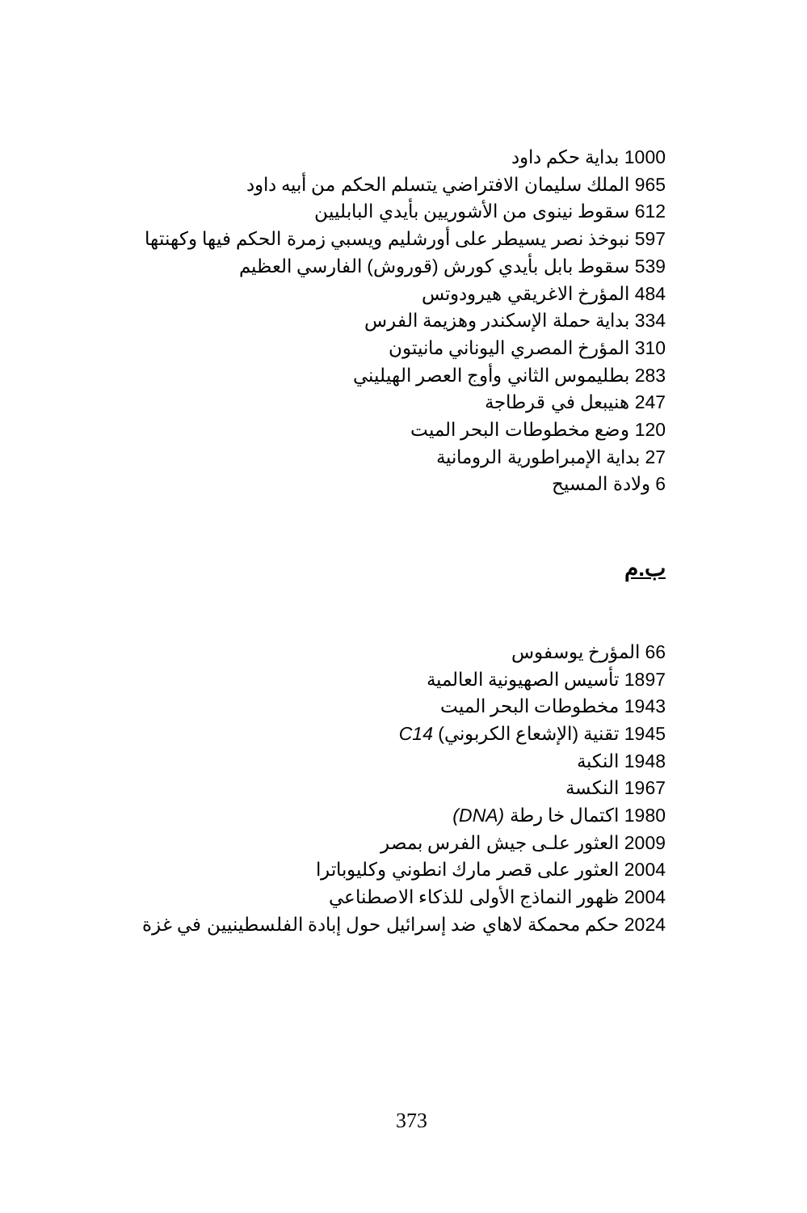1000 بداية حكم داود
965 الملك سليمان الافتراضي يتسلم الحكم من أبيه داود
612 سقوط نينوى من الأشوريين بأيدي البابليين
597 نبوخذ نصر يسيطر على أورشليم ويسبي زمرة الحكم فيها وكهنتها
539 سقوط بابل بأيدي كورش (قوروش) الفارسي العظيم
484 المؤرخ الاغريقي هيرودوتس
334 بداية حملة الإسكندر وهزيمة الفرس
310 المؤرخ المصري اليوناني مانيتون
283 بطليموس الثاني وأوج العصر الهيليني
247 هنيبعل في قرطاجة
120 وضع مخطوطات البحر الميت
27 بداية الإمبراطورية الرومانية
6 ولادة المسيح
ب.م
66 المؤرخ يوسفوس
1897 تأسيس الصهيونية العالمية
1943 مخطوطات البحر الميت
1945 تقنية (الإشعاع الكربوني) C14
1948 النكبة
1967 النكسة
1980 اكتمال خا رطة (DNA)
2009 العثور علـى جيش الفرس بمصر
2004 العثور على قصر مارك انطوني وكليوباترا
2004 ظهور النماذج الأولى للذكاء الاصطناعي
2024 حكم محمكة لاهاي ضد إسرائيل حول إبادة الفلسطينيين في غزة
373